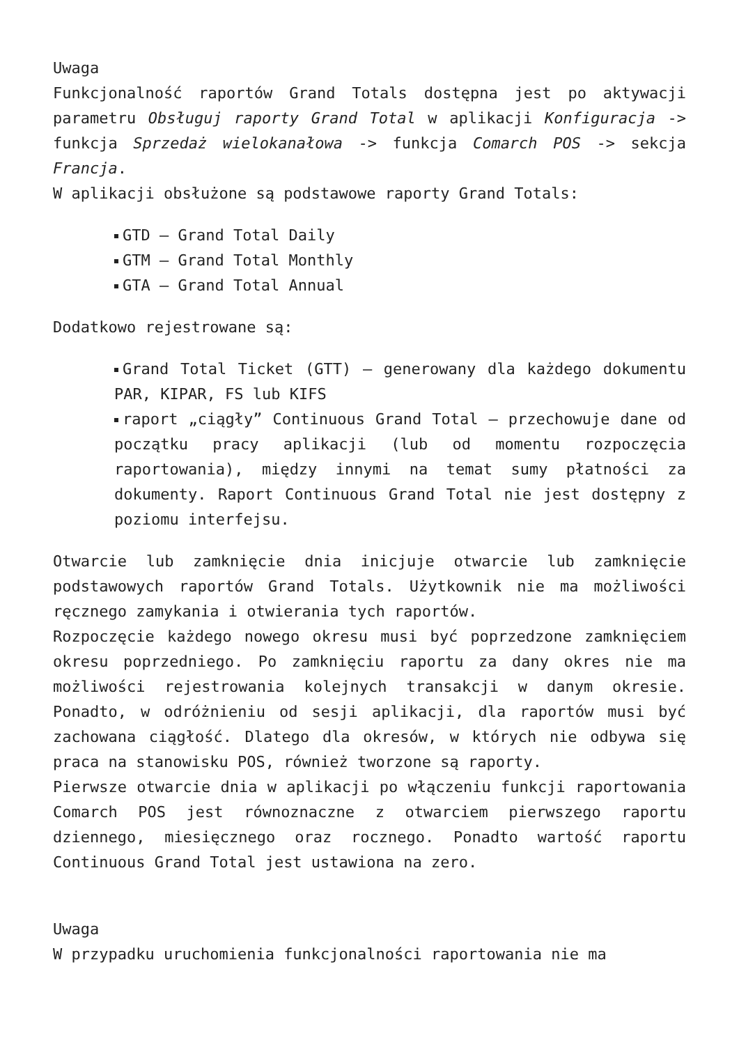Uwaga
Funkcjonalność raportów Grand Totals dostępna jest po aktywacji parametru Obsługuj raporty Grand Total w aplikacji Konfiguracja -> funkcja Sprzedaż wielokanałowa -> funkcja Comarch POS -> sekcja Francja.
W aplikacji obsłużone są podstawowe raporty Grand Totals:
GTD – Grand Total Daily
GTM – Grand Total Monthly
GTA – Grand Total Annual
Dodatkowo rejestrowane są:
Grand Total Ticket (GTT) – generowany dla każdego dokumentu PAR, KIPAR, FS lub KIFS
raport „ciągły” Continuous Grand Total – przechowuje dane od początku pracy aplikacji (lub od momentu rozpoczęcia raportowania), między innymi na temat sumy płatności za dokumenty. Raport Continuous Grand Total nie jest dostępny z poziomu interfejsu.
Otwarcie lub zamknięcie dnia inicjuje otwarcie lub zamknięcie podstawowych raportów Grand Totals. Użytkownik nie ma możliwości ręcznego zamykania i otwierania tych raportów.
Rozpoczęcie każdego nowego okresu musi być poprzedzone zamknięciem okresu poprzedniego. Po zamknięciu raportu za dany okres nie ma możliwości rejestrowania kolejnych transakcji w danym okresie. Ponadto, w odróżnieniu od sesji aplikacji, dla raportów musi być zachowana ciągłość. Dlatego dla okresów, w których nie odbywa się praca na stanowisku POS, również tworzone są raporty.
Pierwsze otwarcie dnia w aplikacji po włączeniu funkcji raportowania Comarch POS jest równoznaczne z otwarciem pierwszego raportu dziennego, miesięcznego oraz rocznego. Ponadto wartość raportu Continuous Grand Total jest ustawiona na zero.
Uwaga
W przypadku uruchomienia funkcjonalności raportowania nie ma